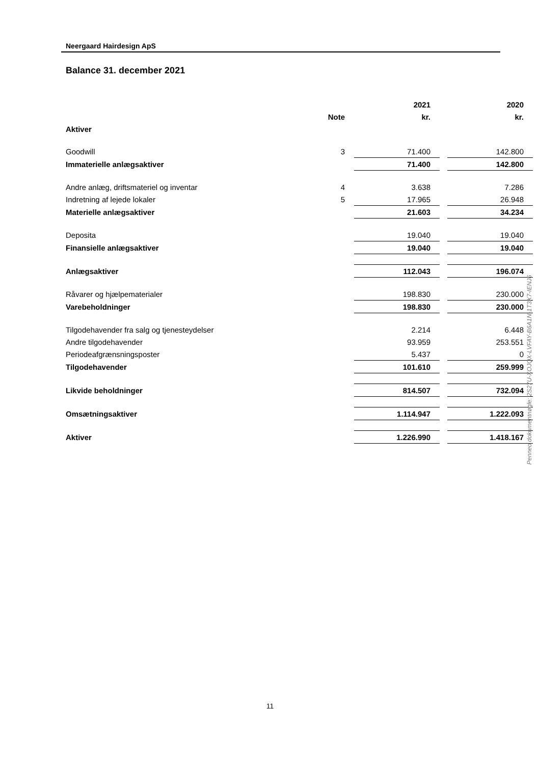Neergaard Hairdesign ApS
Balance 31. december 2021
| | | 2021 | | 2020 |
| --- | --- | --- | --- | --- |
| | Note | kr. | | kr. |
| Aktiver | | | | |
| Goodwill | 3 | 71.400 | | 142.800 |
| Immaterielle anlægsaktiver | | 71.400 | | 142.800 |
| Andre anlæg, driftsmateriel og inventar | 4 | 3.638 | | 7.286 |
| Indretning af lejede lokaler | 5 | 17.965 | | 26.948 |
| Materielle anlægsaktiver | | 21.603 | | 34.234 |
| Deposita | | 19.040 | | 19.040 |
| Finansielle anlægsaktiver | | 19.040 | | 19.040 |
| Anlægsaktiver | | 112.043 | | 196.074 |
| Råvarer og hjælpematerialer | | 198.830 | | 230.000 |
| Varebeholdninger | | 198.830 | | 230.000 |
| Tilgodehavender fra salg og tjenesteydelser | | 2.214 | | 6.448 |
| Andre tilgodehavender | | 93.959 | | 253.551 |
| Periodeafgrænsningsposter | | 5.437 | | 0 |
| Tilgodehavender | | 101.610 | | 259.999 |
| Likvide beholdninger | | 814.507 | | 732.094 |
| Omsætningsaktiver | | 1.114.947 | | 1.222.093 |
| Aktiver | | 1.226.990 | | 1.418.167 |
Penneo dokumentnøgle: 2S27U-XOJQX-LVFAY-B6A1N-1T3X7-IENJ6
11